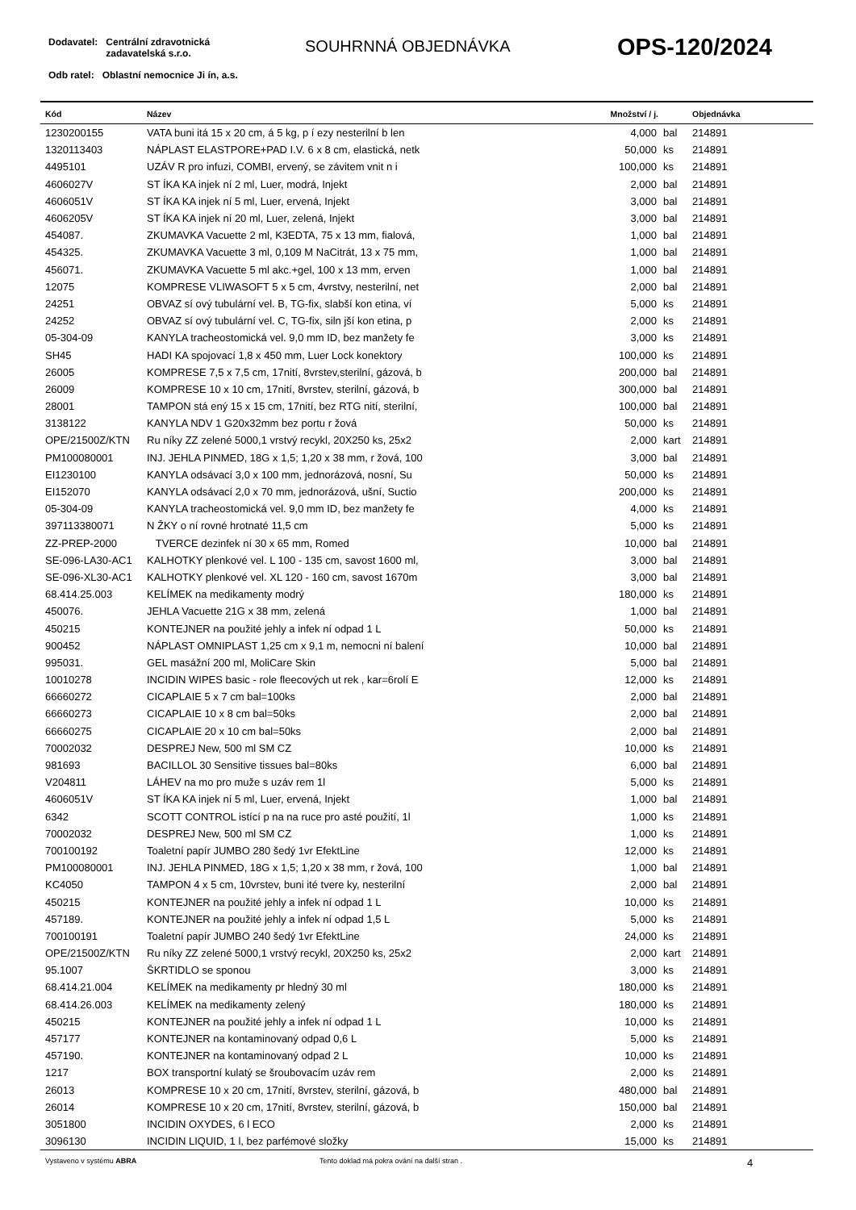Dodavatel: Centrální zdravotnická
zadavatelská s.r.o.
Odb ratel: Oblastní nemocnice Ji ín, a.s.
SOUHRNNÁ OBJEDNÁVKA OPS-120/2024
| Kód | Název | Množství / j. | | Objednávka |
| --- | --- | --- | --- | --- |
| 1230200155 | VATA buni itá 15 x 20 cm, á 5 kg, p í ezy nesterilní b len | 4,000 | bal | 214891 |
| 1320113403 | NÁPLAST ELASTPORE+PAD I.V. 6 x 8 cm, elastická, netk | 50,000 | ks | 214891 |
| 4495101 | UZÁV R pro infuzi, COMBI, ervený, se závitem vnit n i | 100,000 | ks | 214891 |
| 4606027V | ST ÍKA KA injek ní 2 ml, Luer, modrá, Injekt | 2,000 | bal | 214891 |
| 4606051V | ST ÍKA KA injek ní 5 ml, Luer, ervená, Injekt | 3,000 | bal | 214891 |
| 4606205V | ST ÍKA KA injek ní 20 ml, Luer, zelená, Injekt | 3,000 | bal | 214891 |
| 454087. | ZKUMAVKA Vacuette 2 ml, K3EDTA, 75 x 13 mm, fialová, | 1,000 | bal | 214891 |
| 454325. | ZKUMAVKA Vacuette 3 ml, 0,109 M NaCitrát, 13 x 75 mm, | 1,000 | bal | 214891 |
| 456071. | ZKUMAVKA Vacuette 5 ml akc.+gel, 100 x 13 mm, erven | 1,000 | bal | 214891 |
| 12075 | KOMPRESE VLIWASOFT 5 x 5 cm, 4vrstvy, nesterilní, net | 2,000 | bal | 214891 |
| 24251 | OBVAZ sí ový tubulární vel. B, TG-fix, slabší kon etina, ví | 5,000 | ks | 214891 |
| 24252 | OBVAZ sí ový tubulární vel. C, TG-fix, siln jší kon etina, p | 2,000 | ks | 214891 |
| 05-304-09 | KANYLA tracheostomická vel. 9,0 mm ID, bez manžety fe | 3,000 | ks | 214891 |
| SH45 | HADI KA spojovací 1,8 x 450 mm, Luer Lock konektory | 100,000 | ks | 214891 |
| 26005 | KOMPRESE 7,5 x 7,5 cm, 17nití, 8vrstev,sterilní, gázová, b | 200,000 | bal | 214891 |
| 26009 | KOMPRESE 10 x 10 cm, 17nití, 8vrstev, sterilní, gázová, b | 300,000 | bal | 214891 |
| 28001 | TAMPON stá ený 15 x 15 cm, 17nití, bez RTG nití, sterilní, | 100,000 | bal | 214891 |
| 3138122 | KANYLA NDV 1 G20x32mm bez portu r žová | 50,000 | ks | 214891 |
| OPE/21500Z/KTN | Ru níky ZZ zelené 5000,1 vrstvý recykl, 20X250 ks, 25x2 | 2,000 | kart | 214891 |
| PM100080001 | INJ. JEHLA PINMED, 18G x 1,5; 1,20 x 38 mm, r žová, 100 | 3,000 | bal | 214891 |
| EI1230100 | KANYLA odsávací 3,0 x 100 mm, jednorázová, nosní, Su | 50,000 | ks | 214891 |
| EI152070 | KANYLA odsávací 2,0 x 70 mm, jednorázová, ušní, Suctio | 200,000 | ks | 214891 |
| 05-304-09 | KANYLA tracheostomická vel. 9,0 mm ID, bez manžety fe | 4,000 | ks | 214891 |
| 397113380071 | N ŽKY o ní rovné hrotnaté 11,5 cm | 5,000 | ks | 214891 |
| ZZ-PREP-2000 | TVERCE dezinfek ní 30 x 65 mm, Romed | 10,000 | bal | 214891 |
| SE-096-LA30-AC1 | KALHOTKY plenkové vel. L 100 - 135 cm, savost 1600 ml, | 3,000 | bal | 214891 |
| SE-096-XL30-AC1 | KALHOTKY plenkové vel. XL 120 - 160 cm, savost 1670m | 3,000 | bal | 214891 |
| 68.414.25.003 | KELÍMEK na medikamenty modrý | 180,000 | ks | 214891 |
| 450076. | JEHLA Vacuette 21G x 38 mm, zelená | 1,000 | bal | 214891 |
| 450215 | KONTEJNER na použité jehly a infek ní odpad 1 L | 50,000 | ks | 214891 |
| 900452 | NÁPLAST OMNIPLAST 1,25 cm x 9,1 m, nemocni ní balení | 10,000 | bal | 214891 |
| 995031. | GEL masážní 200 ml, MoliCare Skin | 5,000 | bal | 214891 |
| 10010278 | INCIDIN WIPES basic - role fleecových ut rek , kar=6rolí E | 12,000 | ks | 214891 |
| 66660272 | CICAPLAIE 5 x 7 cm bal=100ks | 2,000 | bal | 214891 |
| 66660273 | CICAPLAIE 10 x 8 cm bal=50ks | 2,000 | bal | 214891 |
| 66660275 | CICAPLAIE 20 x 10 cm bal=50ks | 2,000 | bal | 214891 |
| 70002032 | DESPREJ New, 500 ml SM CZ | 10,000 | ks | 214891 |
| 981693 | BACILLOL 30 Sensitive tissues bal=80ks | 6,000 | bal | 214891 |
| V204811 | LÁHEV na mo pro muže s uzáv rem 1l | 5,000 | ks | 214891 |
| 4606051V | ST ÍKA KA injek ní 5 ml, Luer, ervená, Injekt | 1,000 | bal | 214891 |
| 6342 | SCOTT CONTROL istící p na na ruce pro asté použití, 1l | 1,000 | ks | 214891 |
| 70002032 | DESPREJ New, 500 ml SM CZ | 1,000 | ks | 214891 |
| 700100192 | Toaletní papír JUMBO 280 šedý 1vr EfektLine | 12,000 | ks | 214891 |
| PM100080001 | INJ. JEHLA PINMED, 18G x 1,5; 1,20 x 38 mm, r žová, 100 | 1,000 | bal | 214891 |
| KC4050 | TAMPON 4 x 5 cm, 10vrstev, buni ité tvere ky, nesterilní | 2,000 | bal | 214891 |
| 450215 | KONTEJNER na použité jehly a infek ní odpad 1 L | 10,000 | ks | 214891 |
| 457189. | KONTEJNER na použité jehly a infek ní odpad 1,5 L | 5,000 | ks | 214891 |
| 700100191 | Toaletní papír JUMBO 240 šedý 1vr EfektLine | 24,000 | ks | 214891 |
| OPE/21500Z/KTN | Ru níky ZZ zelené 5000,1 vrstvý recykl, 20X250 ks, 25x2 | 2,000 | kart | 214891 |
| 95.1007 | ŠKRTIDLO se sponou | 3,000 | ks | 214891 |
| 68.414.21.004 | KELÍMEK na medikamenty pr hledný 30 ml | 180,000 | ks | 214891 |
| 68.414.26.003 | KELÍMEK na medikamenty zelený | 180,000 | ks | 214891 |
| 450215 | KONTEJNER na použité jehly a infek ní odpad 1 L | 10,000 | ks | 214891 |
| 457177 | KONTEJNER na kontaminovaný odpad 0,6 L | 5,000 | ks | 214891 |
| 457190. | KONTEJNER na kontaminovaný odpad 2 L | 10,000 | ks | 214891 |
| 1217 | BOX transportní kulatý se šroubovacím uzáv rem | 2,000 | ks | 214891 |
| 26013 | KOMPRESE 10 x 20 cm, 17nití, 8vrstev, sterilní, gázová, b | 480,000 | bal | 214891 |
| 26014 | KOMPRESE 10 x 20 cm, 17nití, 8vrstev, sterilní, gázová, b | 150,000 | bal | 214891 |
| 3051800 | INCIDIN OXYDES, 6 l ECO | 2,000 | ks | 214891 |
| 3096130 | INCIDIN LIQUID, 1 l, bez parfémové složky | 15,000 | ks | 214891 |
Vystaveno v systému ABRA Tento doklad má pokra ování na další stran . 4